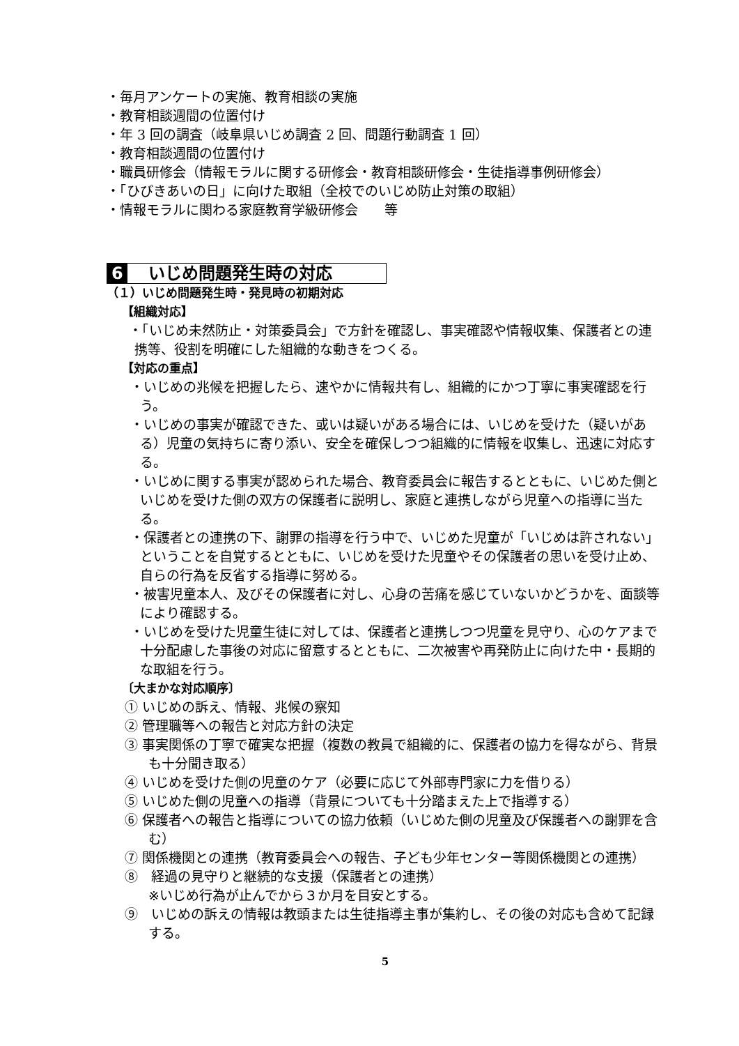・毎月アンケートの実施、教育相談の実施
・教育相談週間の位置付け
・年 3 回の調査（岐阜県いじめ調査 2 回、問題行動調査 1 回）
・教育相談週間の位置付け
・職員研修会（情報モラルに関する研修会・教育相談研修会・生徒指導事例研修会）
・「ひびきあいの日」に向けた取組（全校でのいじめ防止対策の取組）
・情報モラルに関わる家庭教育学級研修会　　等
6 いじめ問題発生時の対応
（１）いじめ問題発生時・発見時の初期対応
【組織対応】
・「いじめ未然防止・対策委員会」で方針を確認し、事実確認や情報収集、保護者との連携等、役割を明確にした組織的な動きをつくる。
【対応の重点】
・いじめの兆候を把握したら、速やかに情報共有し、組織的にかつ丁寧に事実確認を行う。
・いじめの事実が確認できた、或いは疑いがある場合には、いじめを受けた（疑いがある）児童の気持ちに寄り添い、安全を確保しつつ組織的に情報を収集し、迅速に対応する。
・いじめに関する事実が認められた場合、教育委員会に報告するとともに、いじめた側といじめを受けた側の双方の保護者に説明し、家庭と連携しながら児童への指導に当たる。
・保護者との連携の下、謝罪の指導を行う中で、いじめた児童が「いじめは許されない」ということを自覚するとともに、いじめを受けた児童やその保護者の思いを受け止め、自らの行為を反省する指導に努める。
・被害児童本人、及びその保護者に対し、心身の苦痛を感じていないかどうかを、面談等により確認する。
・いじめを受けた児童生徒に対しては、保護者と連携しつつ児童を見守り、心のケアまで十分配慮した事後の対応に留意するとともに、二次被害や再発防止に向けた中・長期的な取組を行う。
〔大まかな対応順序〕
① いじめの訴え、情報、兆候の察知
② 管理職等への報告と対応方針の決定
③ 事実関係の丁寧で確実な把握（複数の教員で組織的に、保護者の協力を得ながら、背景も十分聞き取る）
④ いじめを受けた側の児童のケア（必要に応じて外部専門家に力を借りる）
⑤ いじめた側の児童への指導（背景についても十分踏まえた上で指導する）
⑥ 保護者への報告と指導についての協力依頼（いじめた側の児童及び保護者への謝罪を含む）
⑦ 関係機関との連携（教育委員会への報告、子ども少年センター等関係機関との連携）
⑧　経過の見守りと継続的な支援（保護者との連携）
※いじめ行為が止んでから３か月を目安とする。
⑨　いじめの訴えの情報は教頭または生徒指導主事が集約し、その後の対応も含めて記録する。
5